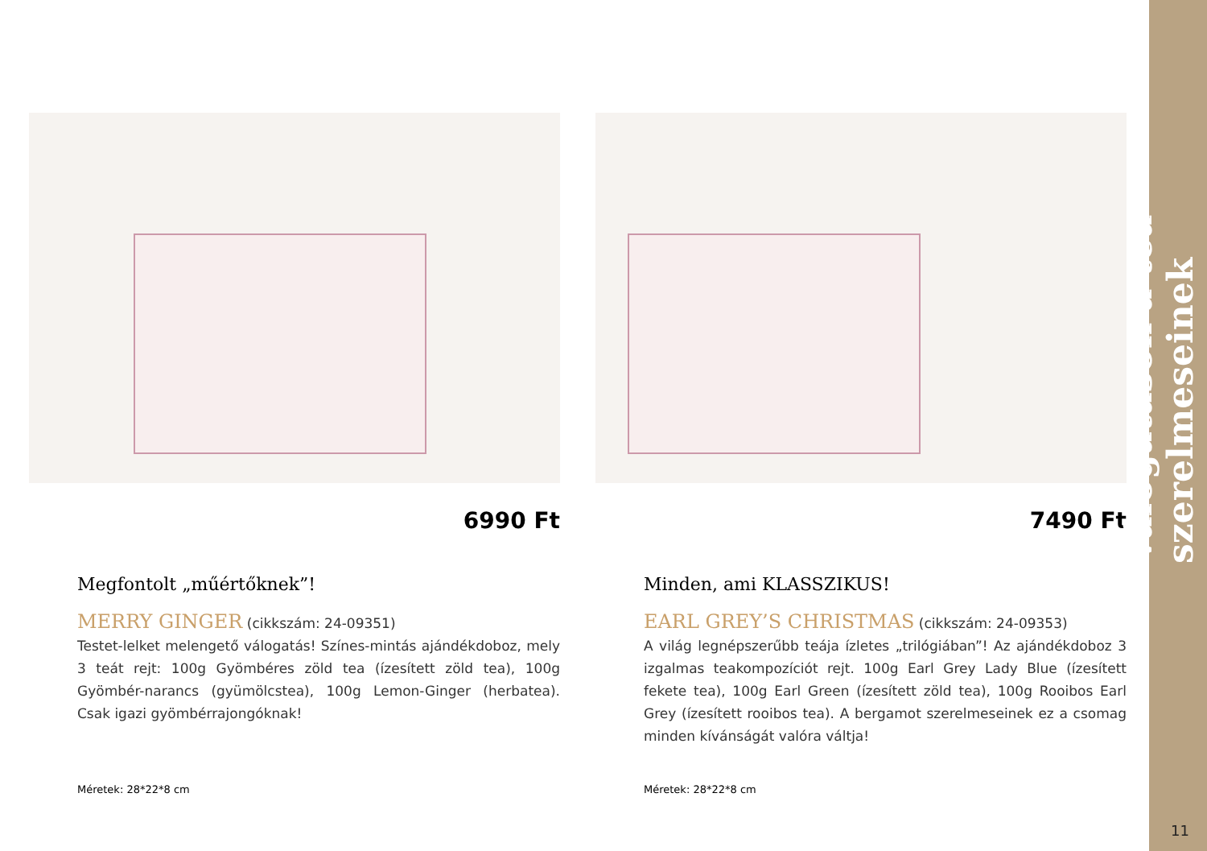Válogatások a tea szerelmeseinek
11
6990 Ft
Megfontolt „műértőknek”!
MERRY GINGER (cikkszám: 24-09351)
Testet-lelket melengető válogatás! Színes-mintás ajándékdoboz, mely 3 teát rejt: 100g Gyömbéres zöld tea (ízesített zöld tea), 100g Gyömbér-narancs (gyümölcstea), 100g Lemon-Ginger (herbatea). Csak igazi gyömbérrajongóknak!
Méretek: 28*22*8 cm
7490 Ft
Minden, ami KLASSZIKUS!
EARL GREY’S CHRISTMAS (cikkszám: 24-09353)
A világ legnépszerűbb teája ízletes „trilógiában”! Az ajándékdoboz 3 izgalmas teakompozíciót rejt. 100g Earl Grey Lady Blue (ízesített fekete tea), 100g Earl Green (ízesített zöld tea), 100g Rooibos Earl Grey (ízesített rooibos tea). A bergamot szerelmeseinek ez a csomag minden kívánságát valóra váltja!
Méretek: 28*22*8 cm